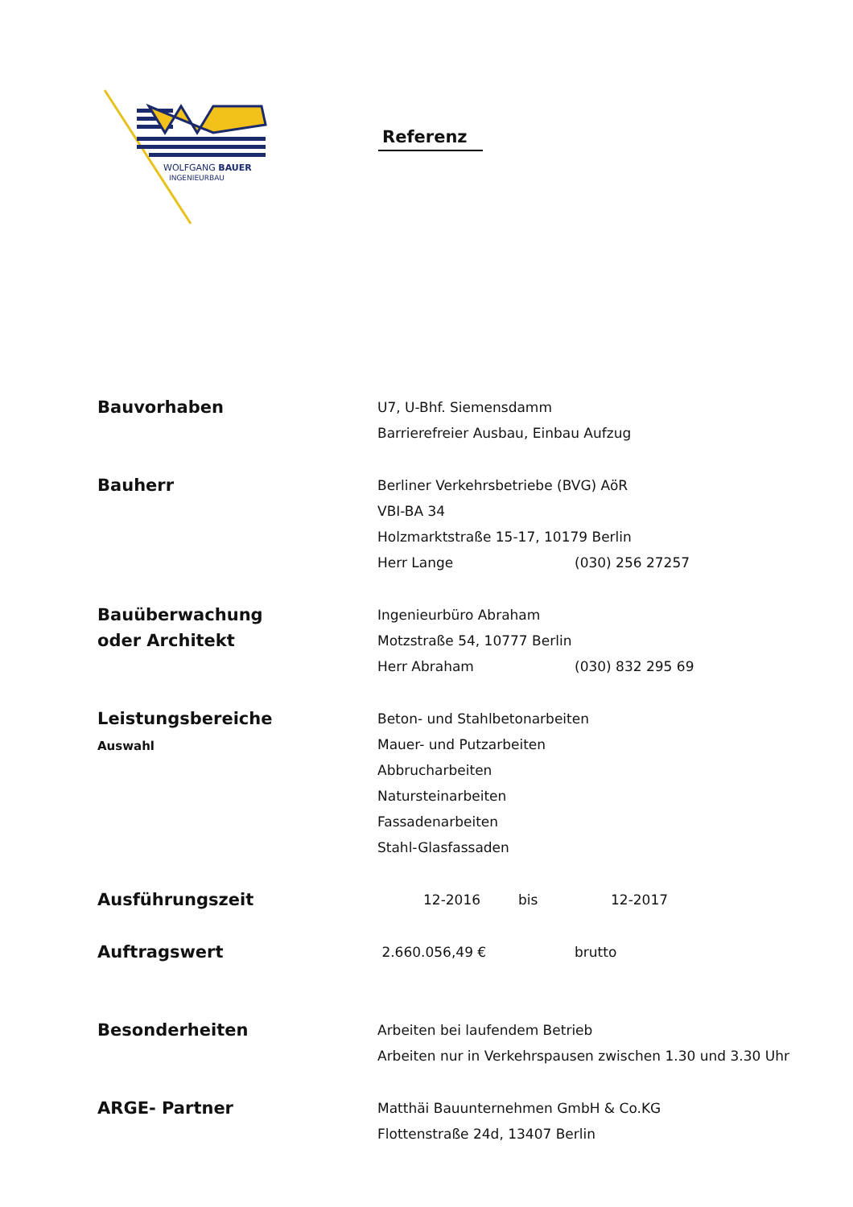WOLFGANG BAUER
INGENIEURBAU
Referenz
Bauvorhaben
U7, U-Bhf. Siemensdamm
Barrierefreier Ausbau, Einbau Aufzug
Bauherr
Berliner Verkehrsbetriebe (BVG) AöR
VBI-BA 34
Holzmarktstraße 15-17, 10179 Berlin
Herr Lange (030) 256 27257
Bauüberwachung
oder Architekt
Ingenieurbüro Abraham
Motzstraße 54, 10777 Berlin
Herr Abraham (030) 832 295 69
Leistungsbereiche
Auswahl
Beton- und Stahlbetonarbeiten
Mauer- und Putzarbeiten
Abbrucharbeiten
Natursteinarbeiten
Fassadenarbeiten
Stahl-Glasfassaden
Ausführungszeit
12-2016 bis 12-2017
Auftragswert
2.660.056,49 € brutto
Besonderheiten
Arbeiten bei laufendem Betrieb
Arbeiten nur in Verkehrspausen zwischen 1.30 und 3.30 Uhr
ARGE- Partner
Matthäi Bauunternehmen GmbH & Co.KG
Flottenstraße 24d, 13407 Berlin